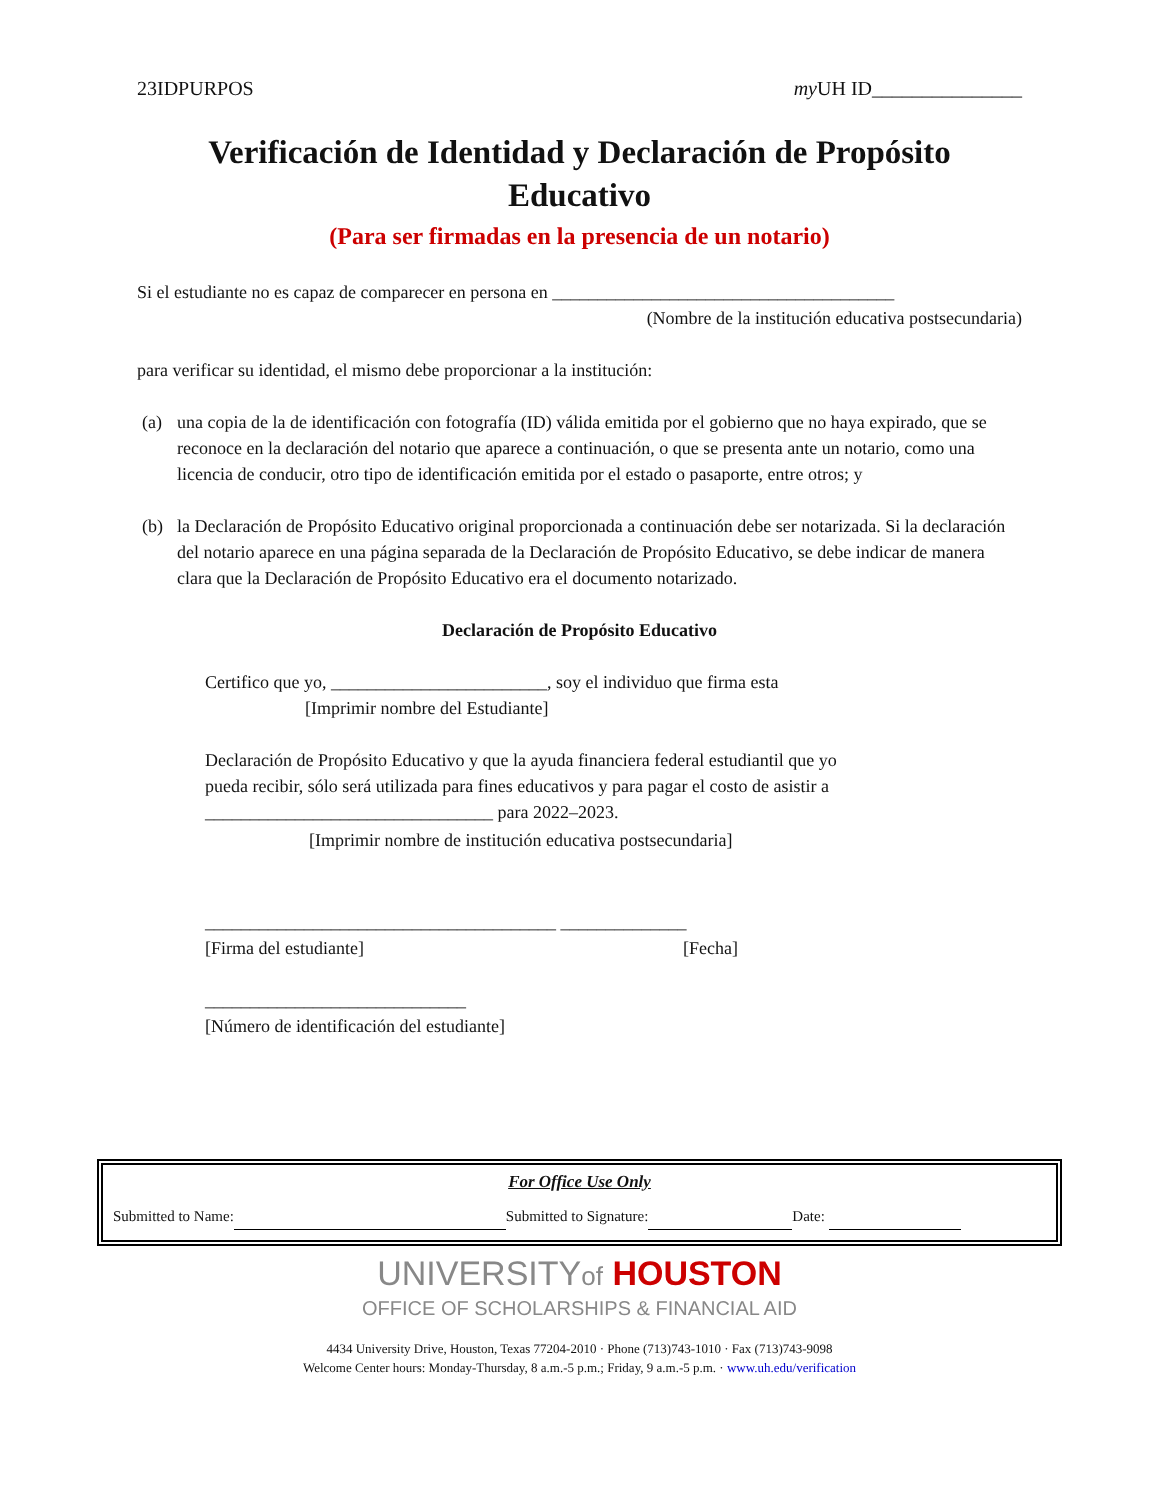23IDPURPOS my UH ID_______________
Verificación de Identidad y Declaración de Propósito Educativo
(Para ser firmadas en la presencia de un notario)
Si el estudiante no es capaz de comparecer en persona en ______________________________________
(Nombre de la institución educativa postsecundaria)
para verificar su identidad, el mismo debe proporcionar a la institución:
(a) una copia de la de identificación con fotografía (ID) válida emitida por el gobierno que no haya expirado, que se reconoce en la declaración del notario que aparece a continuación, o que se presenta ante un notario, como una licencia de conducir, otro tipo de identificación emitida por el estado o pasaporte, entre otros; y
(b) la Declaración de Propósito Educativo original proporcionada a continuación debe ser notarizada. Si la declaración del notario aparece en una página separada de la Declaración de Propósito Educativo, se debe indicar de manera clara que la Declaración de Propósito Educativo era el documento notarizado.
Declaración de Propósito Educativo
Certifico que yo, ________________________, soy el individuo que firma esta
[Imprimir nombre del Estudiante]
Declaración de Propósito Educativo y que la ayuda financiera federal estudiantil que yo pueda recibir, sólo será utilizada para fines educativos y para pagar el costo de asistir a ________________________________ para 2022–2023.
[Imprimir nombre de institución educativa postsecundaria]
_______________________________________ ______________
[Firma del estudiante] [Fecha]
_____________________________
[Número de identificación del estudiante]
For Office Use Only
Submitted to Name: Submitted to Signature: Date:
UNIVERSITYof HOUSTON
OFFICE OF SCHOLARSHIPS & FINANCIAL AID
4434 University Drive, Houston, Texas 77204-2010 · Phone (713)743-1010 · Fax (713)743-9098
Welcome Center hours: Monday-Thursday, 8 a.m.-5 p.m.; Friday, 9 a.m.-5 p.m. · www.uh.edu/verification